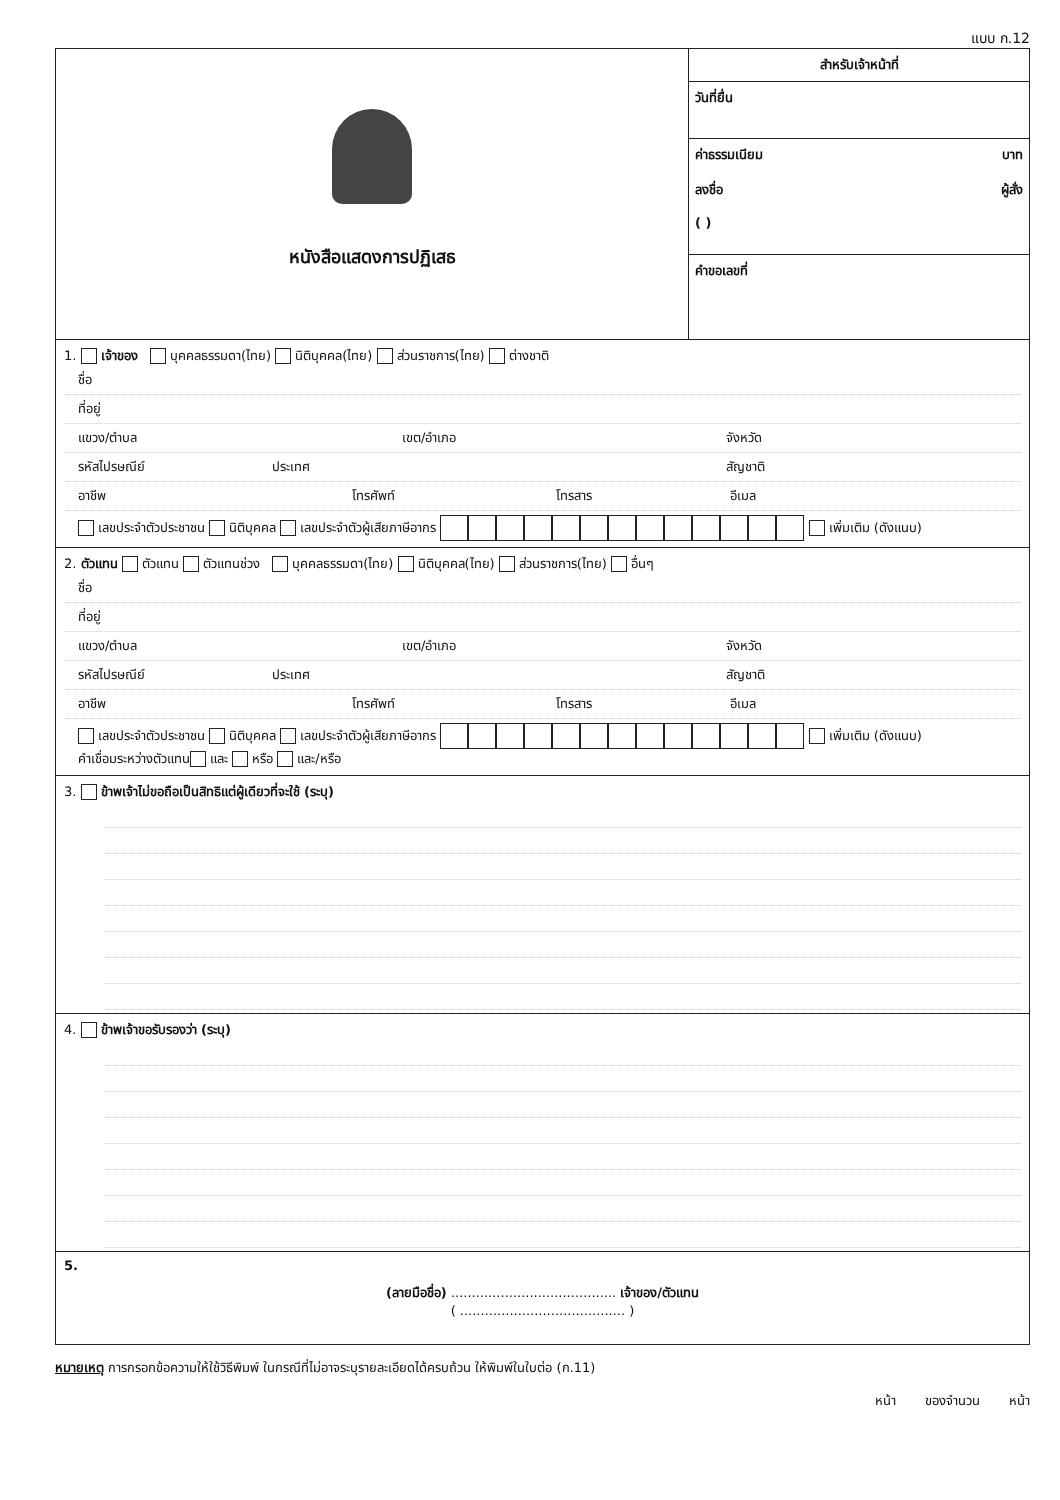แบบ ก.12
หนังสือแสดงการปฏิเสธ
สำหรับเจ้าหน้าที่
วันที่ยื่น
ค่าธรรมเนียม บาท
ลงชื่อ ผู้สั่ง
( )
คำขอเลขที่
1. เจ้าของ บุคคลธรรมดา(ไทย) นิติบุคคล(ไทย) ส่วนราชการ(ไทย) ต่างชาติ
ชื่อ
ที่อยู่
แขวง/ตำบล เขต/อำเภอ จังหวัด
รหัสไปรษณีย์ ประเทศ สัญชาติ
อาชีพ โทรศัพท์ โทรสาร อีเมล
เลขประจำตัวประชาชน นิติบุคคล เลขประจำตัวผู้เสียภาษีอากร เพิ่มเติม (ดังแนบ)
2. ตัวแทน ตัวแทน ตัวแทนช่วง บุคคลธรรมดา(ไทย) นิติบุคคล(ไทย) ส่วนราชการ(ไทย) อื่นๆ
ชื่อ
ที่อยู่
แขวง/ตำบล เขต/อำเภอ จังหวัด
รหัสไปรษณีย์ ประเทศ สัญชาติ
อาชีพ โทรศัพท์ โทรสาร อีเมล
เลขประจำตัวประชาชน นิติบุคคล เลขประจำตัวผู้เสียภาษีอากร เพิ่มเติม (ดังแนบ)
คำเชื่อมระหว่างตัวแทน และ หรือ และ/หรือ
3. ข้าพเจ้าไม่ขอถือเป็นสิทธิแต่ผู้เดียวที่จะใช้ (ระบุ)
4. ข้าพเจ้าขอรับรองว่า (ระบุ)
5.
(ลายมือชื่อ) ........................................ เจ้าของ/ตัวแทน
( ........................................ )
หมายเหตุ การกรอกข้อความให้ใช้วิธีพิมพ์ ในกรณีที่ไม่อาจระบุรายละเอียดได้ครบถ้วน ให้พิมพ์ในใบต่อ (ก.11)
หน้า ของจำนวน หน้า